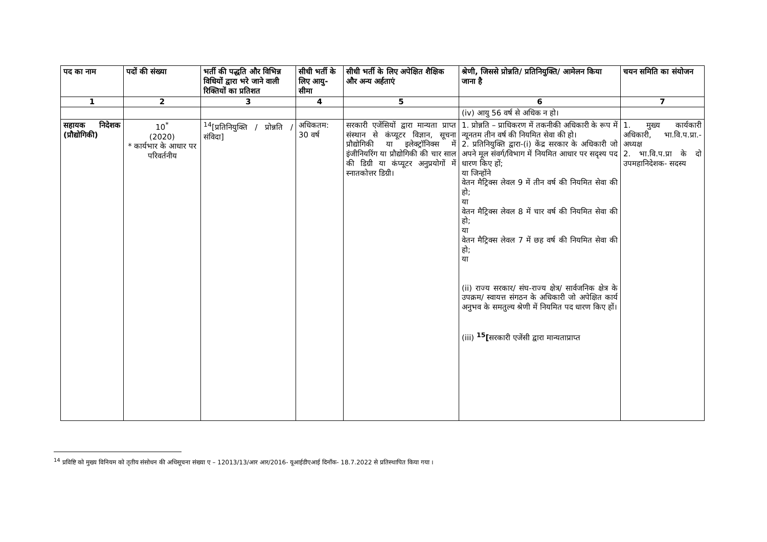| पद का नाम | पदों की संख्या | भर्ती की पद्धति और विभिन्न विधियों द्वारा भरे जाने वाली रिक्तियों का प्रतिशत | सीधी भर्ती के लिए आयु-सीमा | सीधी भर्ती के लिए अपेक्षित शैक्षिक और अन्य अर्हताएं | श्रेणी, जिससे प्रोन्नति/ प्रतिनियुक्ति/ आमेलन किया जाना है | चयन समिति का संयोजन |
| --- | --- | --- | --- | --- | --- | --- |
| 1 | 2 | 3 | 4 | 5 | 6 | 7 |
| | | | | | (iv) आयु 56 वर्ष से अधिक न हो। | |
| सहायक निदेशक (प्रौद्योगिकी) | 10<sup>*</sup> (2020) * कार्यभार के आधार पर परिवर्तनीय | <sup>14</sup> [प्रतिनियुक्ति / प्रोन्नति / संविदा] | अधिकतम: 30 वर्ष | सरकारी एजेंसियों द्वारा मान्यता प्राप्त संस्थान से कंप्यूटर विज्ञान, सूचना प्रौद्योगिकी या इलेक्ट्रॉनिक्स में इंजीनियरिंग या प्रौद्योगिकी की चार साल की डिग्री या कंप्यूटर अनुप्रयोगों में स्नातकोत्तर डिग्री। | 1. प्रोन्नति – प्राधिकरण में तकनीकी अधिकारी के रूप में न्यूनतम तीन वर्ष की नियमित सेवा की हो। 2. प्रतिनियुक्ति द्वारा-(i) केंद्र सरकार के अधिकारी जो अपने मूल संवर्ग/विभाग में नियमित आधार पर सदृश्य पद धारण किए हों; या जिन्होंने वेतन मैट्रिक्स लेवल 9 में तीन वर्ष की नियमित सेवा की हो; या वेतन मैट्रिक्स लेवल 8 में चार वर्ष की नियमित सेवा की हो; या वेतन मैट्रिक्स लेवल 7 में छह वर्ष की नियमित सेवा की हो; या (ii) राज्य सरकार/ संघ-राज्य क्षेत्र/ सार्वजनिक क्षेत्र के उपक्रम/ स्वायत्त संगठन के अधिकारी जो अपेक्षित कार्य अनुभव के समतुल्य श्रेणी में नियमित पद धारण किए हों। (iii) <sup>15</sup>[ सरकारी एजेंसी द्वारा मान्यताप्राप्त | 1. मुख्य कार्यकारी अधिकारी, भा.वि.प.प्रा.- अध्यक्ष 2. भा.वि.प.प्रा के दो उपमहानिदेशक- सदस्य |
<sup>14</sup> प्रविष्टि को मुख्य विनियम को तृतीय संसोधन की अधिसूचना संख्या ए – 12013/13/आर आर/2016- यूआईडीएआई दिनाँक- 18.7.2022 से प्रतिस्थापित किया गया ।